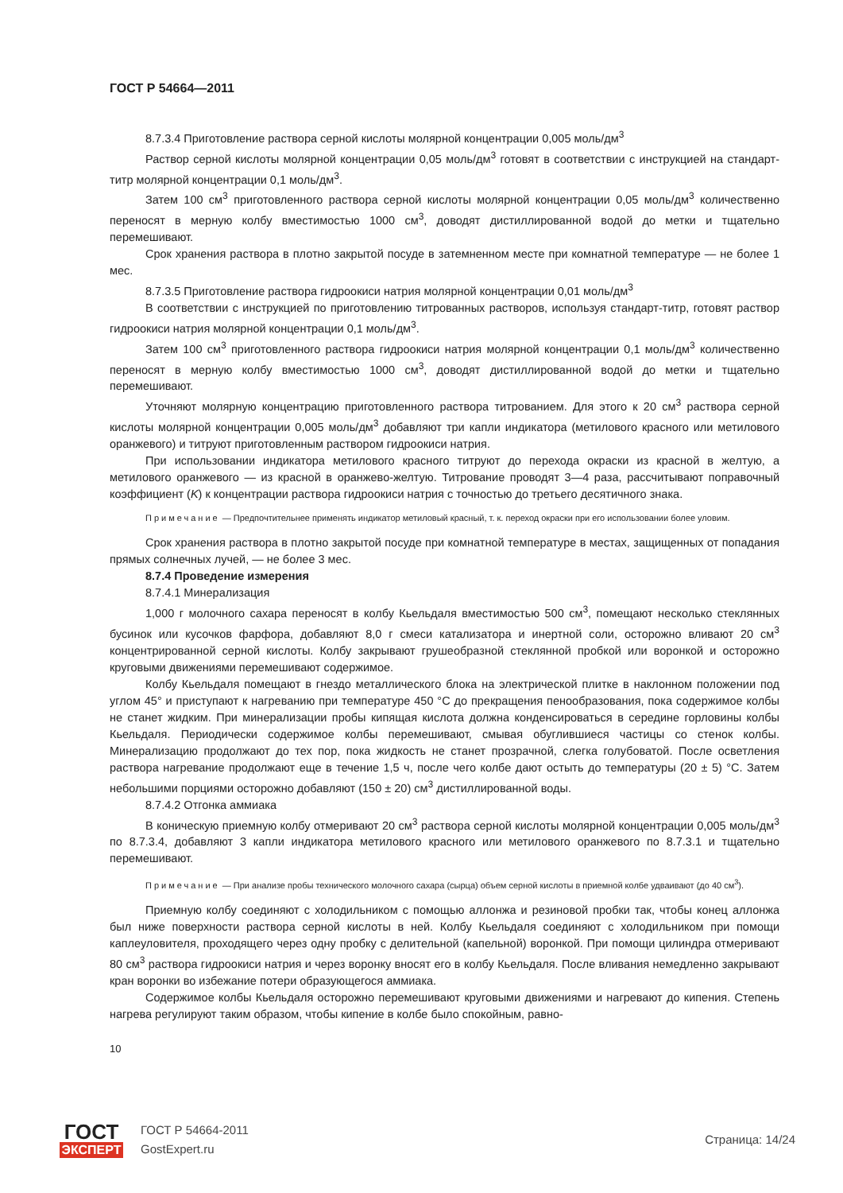ГОСТ Р 54664—2011
8.7.3.4 Приготовление раствора серной кислоты молярной концентрации 0,005 моль/дм<sup>3</sup>
Раствор серной кислоты молярной концентрации 0,05 моль/дм<sup>3</sup> готовят в соответствии с инструкцией на стандарт-титр молярной концентрации 0,1 моль/дм<sup>3</sup>.
Затем 100 см<sup>3</sup> приготовленного раствора серной кислоты молярной концентрации 0,05 моль/дм<sup>3</sup> количественно переносят в мерную колбу вместимостью 1000 см<sup>3</sup>, доводят дистиллированной водой до метки и тщательно перемешивают.
Срок хранения раствора в плотно закрытой посуде в затемненном месте при комнатной температуре — не более 1 мес.
8.7.3.5 Приготовление раствора гидроокиси натрия молярной концентрации 0,01 моль/дм<sup>3</sup>
В соответствии с инструкцией по приготовлению титрованных растворов, используя стандарт-титр, готовят раствор гидроокиси натрия молярной концентрации 0,1 моль/дм<sup>3</sup>.
Затем 100 см<sup>3</sup> приготовленного раствора гидроокиси натрия молярной концентрации 0,1 моль/дм<sup>3</sup> количественно переносят в мерную колбу вместимостью 1000 см<sup>3</sup>, доводят дистиллированной водой до метки и тщательно перемешивают.
Уточняют молярную концентрацию приготовленного раствора титрованием. Для этого к 20 см<sup>3</sup> раствора серной кислоты молярной концентрации 0,005 моль/дм<sup>3</sup> добавляют три капли индикатора (метилового красного или метилового оранжевого) и титруют приготовленным раствором гидроокиси натрия.
При использовании индикатора метилового красного титруют до перехода окраски из красной в желтую, а метилового оранжевого — из красной в оранжево-желтую. Титрование проводят 3—4 раза, рассчитывают поправочный коэффициент (K) к концентрации раствора гидроокиси натрия с точностью до третьего десятичного знака.
Примечание — Предпочтительнее применять индикатор метиловый красный, т. к. переход окраски при его использовании более уловим.
Срок хранения раствора в плотно закрытой посуде при комнатной температуре в местах, защищенных от попадания прямых солнечных лучей, — не более 3 мес.
8.7.4 Проведение измерения
8.7.4.1 Минерализация
1,000 г молочного сахара переносят в колбу Кьельдаля вместимостью 500 см<sup>3</sup>, помещают несколько стеклянных бусинок или кусочков фарфора, добавляют 8,0 г смеси катализатора и инертной соли, осторожно вливают 20 см<sup>3</sup> концентрированной серной кислоты. Колбу закрывают грушеобразной стеклянной пробкой или воронкой и осторожно круговыми движениями перемешивают содержимое.
Колбу Кьельдаля помещают в гнездо металлического блока на электрической плитке в наклонном положении под углом 45° и приступают к нагреванию при температуре 450 °С до прекращения пенообразования, пока содержимое колбы не станет жидким. При минерализации пробы кипящая кислота должна конденсироваться в середине горловины колбы Кьельдаля. Периодически содержимое колбы перемешивают, смывая обуглившиеся частицы со стенок колбы. Минерализацию продолжают до тех пор, пока жидкость не станет прозрачной, слегка голубоватой. После осветления раствора нагревание продолжают еще в течение 1,5 ч, после чего колбе дают остыть до температуры (20 ± 5) °С. Затем небольшими порциями осторожно добавляют (150 ± 20) см<sup>3</sup> дистиллированной воды.
8.7.4.2 Отгонка аммиака
В коническую приемную колбу отмеривают 20 см<sup>3</sup> раствора серной кислоты молярной концентрации 0,005 моль/дм<sup>3</sup> по 8.7.3.4, добавляют 3 капли индикатора метилового красного или метилового оранжевого по 8.7.3.1 и тщательно перемешивают.
Примечание — При анализе пробы технического молочного сахара (сырца) объем серной кислоты в приемной колбе удваивают (до 40 см<sup>3</sup>).
Приемную колбу соединяют с холодильником с помощью аллонжа и резиновой пробки так, чтобы конец аллонжа был ниже поверхности раствора серной кислоты в ней. Колбу Кьельдаля соединяют с холодильником при помощи каплеуловителя, проходящего через одну пробку с делительной (капельной) воронкой. При помощи цилиндра отмеривают 80 см<sup>3</sup> раствора гидроокиси натрия и через воронку вносят его в колбу Кьельдаля. После вливания немедленно закрывают кран воронки во избежание потери образующегося аммиака.
Содержимое колбы Кьельдаля осторожно перемешивают круговыми движениями и нагревают до кипения. Степень нагрева регулируют таким образом, чтобы кипение в колбе было спокойным, равно-
10
ГОСТ
ЭКСПЕРТ
ГОСТ Р 54664-2011
GostExpert.ru
Страница: 14/24